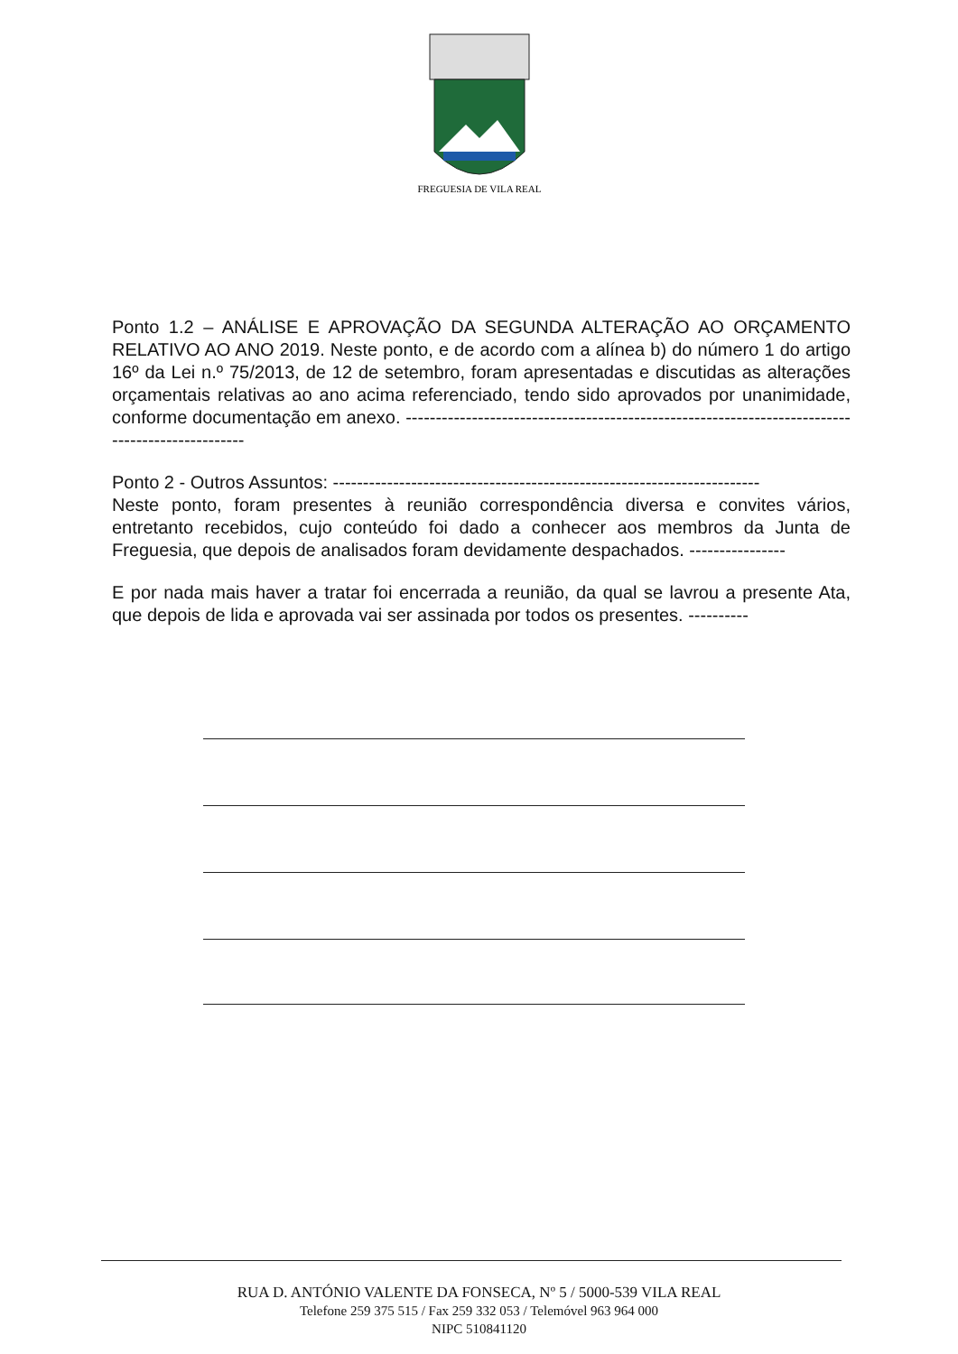FREGUESIA DE VILA REAL
Ponto 1.2 – ANÁLISE E APROVAÇÃO DA SEGUNDA ALTERAÇÃO AO ORÇAMENTO RELATIVO AO ANO 2019. Neste ponto, e de acordo com a alínea b) do número 1 do artigo 16º da Lei n.º 75/2013, de 12 de setembro, foram apresentadas e discutidas as alterações orçamentais relativas ao ano acima referenciado, tendo sido aprovados por unanimidade, conforme documentação em anexo. ------------------------------------------------------------------------------------------------
Ponto 2 - Outros Assuntos: -----------------------------------------------------------------------
Neste ponto, foram presentes à reunião correspondência diversa e convites vários, entretanto recebidos, cujo conteúdo foi dado a conhecer aos membros da Junta de Freguesia, que depois de analisados foram devidamente despachados. ----------------
E por nada mais haver a tratar foi encerrada a reunião, da qual se lavrou a presente Ata, que depois de lida e aprovada vai ser assinada por todos os presentes. ----------
RUA D. ANTÓNIO VALENTE DA FONSECA, Nº 5 / 5000-539 VILA REAL
Telefone 259 375 515 / Fax 259 332 053 / Telemóvel 963 964 000
NIPC 510841120